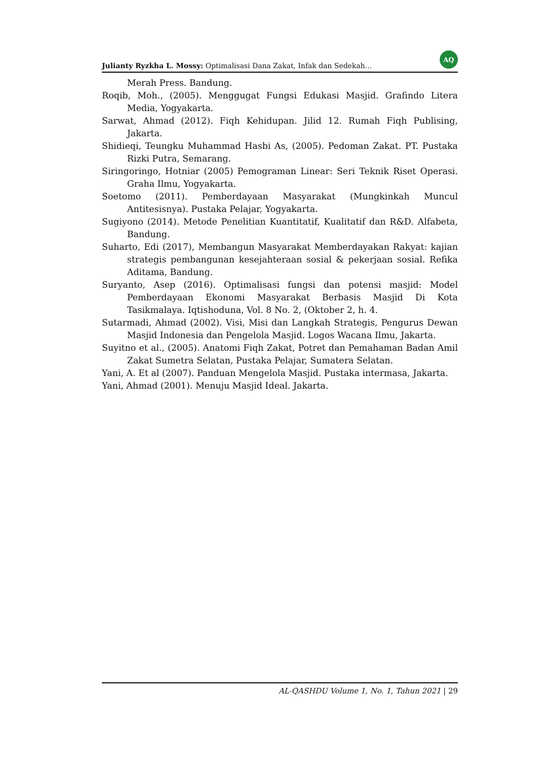Julianty Ryzkha L. Mossy: Optimalisasi Dana Zakat, Infak dan Sedekah… AQ
Merah Press. Bandung.
Roqib, Moh., (2005). Menggugat Fungsi Edukasi Masjid. Grafindo Litera Media, Yogyakarta.
Sarwat, Ahmad (2012). Fiqh Kehidupan. Jilid 12. Rumah Fiqh Publising, Jakarta.
Shidieqi, Teungku Muhammad Hasbi As, (2005). Pedoman Zakat. PT. Pustaka Rizki Putra, Semarang.
Siringoringo, Hotniar (2005) Pemograman Linear: Seri Teknik Riset Operasi. Graha Ilmu, Yogyakarta.
Soetomo (2011). Pemberdayaan Masyarakat (Mungkinkah Muncul Antitesisnya). Pustaka Pelajar, Yogyakarta.
Sugiyono (2014). Metode Penelitian Kuantitatif, Kualitatif dan R&D. Alfabeta, Bandung.
Suharto, Edi (2017), Membangun Masyarakat Memberdayakan Rakyat: kajian strategis pembangunan kesejahteraan sosial & pekerjaan sosial. Refika Aditama, Bandung.
Suryanto, Asep (2016). Optimalisasi fungsi dan potensi masjid: Model Pemberdayaan Ekonomi Masyarakat Berbasis Masjid Di Kota Tasikmalaya. Iqtishoduna, Vol. 8 No. 2, (Oktober 2, h. 4.
Sutarmadi, Ahmad (2002). Visi, Misi dan Langkah Strategis, Pengurus Dewan Masjid Indonesia dan Pengelola Masjid. Logos Wacana Ilmu, Jakarta.
Suyitno et al., (2005). Anatomi Fiqh Zakat, Potret dan Pemahaman Badan Amil Zakat Sumetra Selatan, Pustaka Pelajar, Sumatera Selatan.
Yani, A. Et al (2007). Panduan Mengelola Masjid. Pustaka intermasa, Jakarta.
Yani, Ahmad (2001). Menuju Masjid Ideal. Jakarta.
AL-QASHDU Volume 1, No. 1, Tahun 2021 | 29